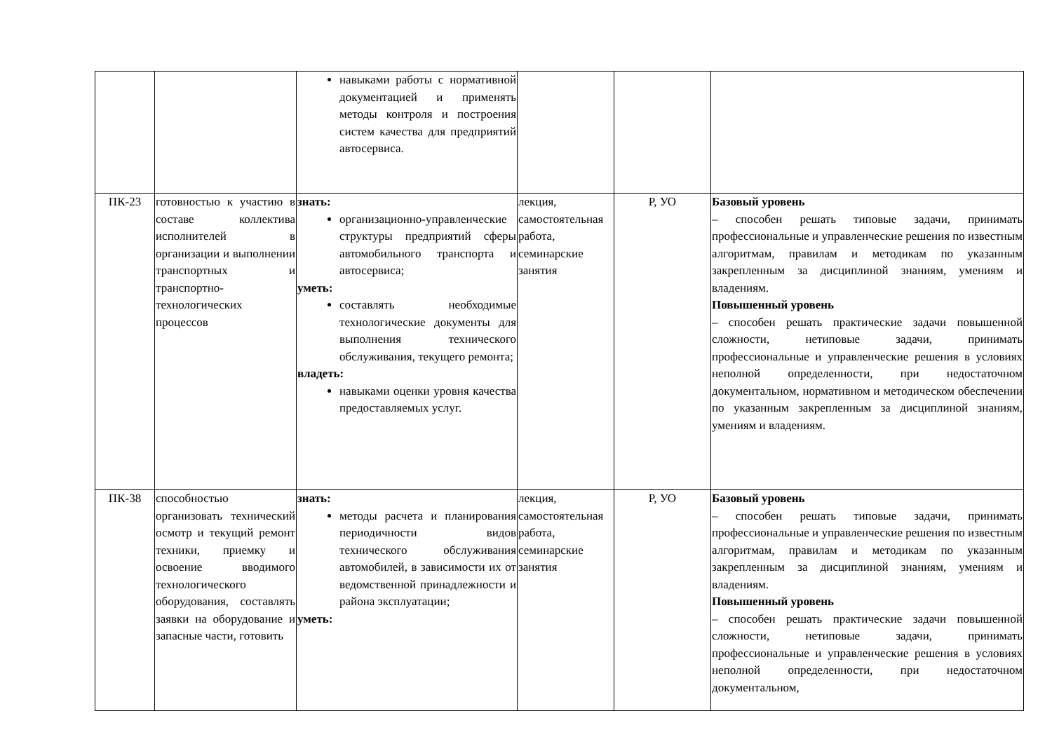| | | навыками работы с нормативной документацией и применять методы контроля и построения систем качества для предприятий автосервиса. | | | |
| ПК-23 | готовностью к участию в составе коллектива исполнителей в организации и выполнении транспортных и транспортно-технологических процессов | знать: организационно-управленческие структуры предприятий сферы автомобильного транспорта и автосервиса; уметь: составлять необходимые технологические документы для выполнения технического обслуживания, текущего ремонта; владеть: навыками оценки уровня качества предоставляемых услуг. | лекция, самостоятельная работа, семинарские занятия | Р, УО | Базовый уровень – способен решать типовые задачи, принимать профессиональные и управленческие решения по известным алгоритмам, правилам и методикам по указанным закрепленным за дисциплиной знаниям, умениям и владениям. Повышенный уровень – способен решать практические задачи повышенной сложности, нетиповые задачи, принимать профессиональные и управленческие решения в условиях неполной определенности, при недостаточном документальном, нормативном и методическом обеспечении по указанным закрепленным за дисциплиной знаниям, умениям и владениям. |
| ПК-38 | способностью организовать технический осмотр и текущий ремонт техники, приемку и освоение вводимого технологического оборудования, составлять заявки на оборудование и запасные части, готовить | знать: методы расчета и планирования периодичности видов технического обслуживания автомобилей, в зависимости их от ведомственной принадлежности и района эксплуатации; уметь: | лекция, самостоятельная работа, семинарские занятия | Р, УО | Базовый уровень – способен решать типовые задачи, принимать профессиональные и управленческие решения по известным алгоритмам, правилам и методикам по указанным закрепленным за дисциплиной знаниям, умениям и владениям. Повышенный уровень – способен решать практические задачи повышенной сложности, нетиповые задачи, принимать профессиональные и управленческие решения в условиях неполной определенности, при недостаточном документальном, |